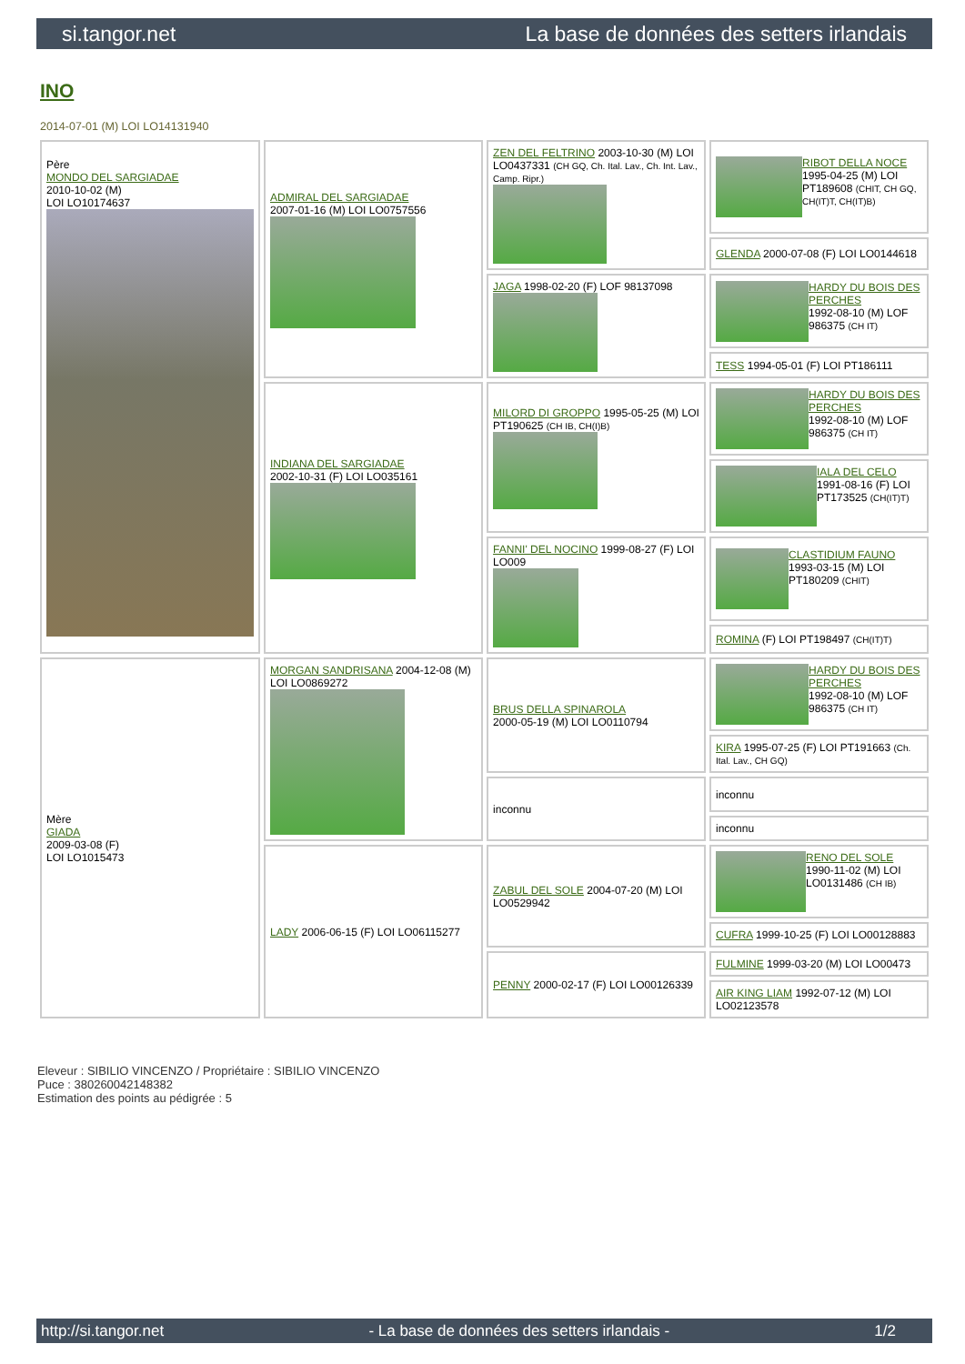si.tangor.net La base de données des setters irlandais
INO
2014-07-01 (M) LOI LO14131940
| Père MONDO DEL SARGIADAE 2010-10-02 (M) LOI LO10174637 | ADMIRAL DEL SARGIADAE 2007-01-16 (M) LOI LO0757556 | ZEN DEL FELTRINO 2003-10-30 (M) LOI LO0437331 (CH GQ, Ch. Ital. Lav., Ch. Int. Lav., Camp. Ripr.) | RIBOT DELLA NOCE 1995-04-25 (M) LOI PT189608 (CHIT, CH GQ, CH(IT)T, CH(IT)B) |
| | | | GLENDA 2000-07-08 (F) LOI LO0144618 |
| | | JAGA 1998-02-20 (F) LOF 98137098 | HARDY DU BOIS DES PERCHES 1992-08-10 (M) LOF 986375 (CH IT) |
| | | | TESS 1994-05-01 (F) LOI PT186111 |
| | INDIANA DEL SARGIADAE 2002-10-31 (F) LOI LO035161 | MILORD DI GROPPO 1995-05-25 (M) LOI PT190625 (CH IB, CH(I)B) | HARDY DU BOIS DES PERCHES 1992-08-10 (M) LOF 986375 (CH IT) |
| | | | IALA DEL CELO 1991-08-16 (F) LOI PT173525 (CH(IT)T) |
| | | FANNI' DEL NOCINO 1999-08-27 (F) LOI LO009 | CLASTIDIUM FAUNO 1993-03-15 (M) LOI PT180209 (CHIT) |
| | | | ROMINA (F) LOI PT198497 (CH(IT)T) |
| Mère GIADA 2009-03-08 (F) LOI LO1015473 | MORGAN SANDRISANA 2004-12-08 (M) LOI LO0869272 | BRUS DELLA SPINAROLA 2000-05-19 (M) LOI LO0110794 | HARDY DU BOIS DES PERCHES 1992-08-10 (M) LOF 986375 (CH IT) |
| | | | KIRA 1995-07-25 (F) LOI PT191663 (Ch. Ital. Lav., CH GQ) |
| | | inconnu | inconnu |
| | | | inconnu |
| | LADY 2006-06-15 (F) LOI LO06115277 | ZABUL DEL SOLE 2004-07-20 (M) LOI LO0529942 | RENO DEL SOLE 1990-11-02 (M) LOI LO0131486 (CH IB) |
| | | | CUFRA 1999-10-25 (F) LOI LO00128883 |
| | | PENNY 2000-02-17 (F) LOI LO00126339 | FULMINE 1999-03-20 (M) LOI LO00473 |
| | | | AIR KING LIAM 1992-07-12 (M) LOI LO02123578 |
Eleveur : SIBILIO VINCENZO / Propriétaire : SIBILIO VINCENZO
Puce : 380260042148382
Estimation des points au pédigrée : 5
http://si.tangor.net - La base de données des setters irlandais - 1/2